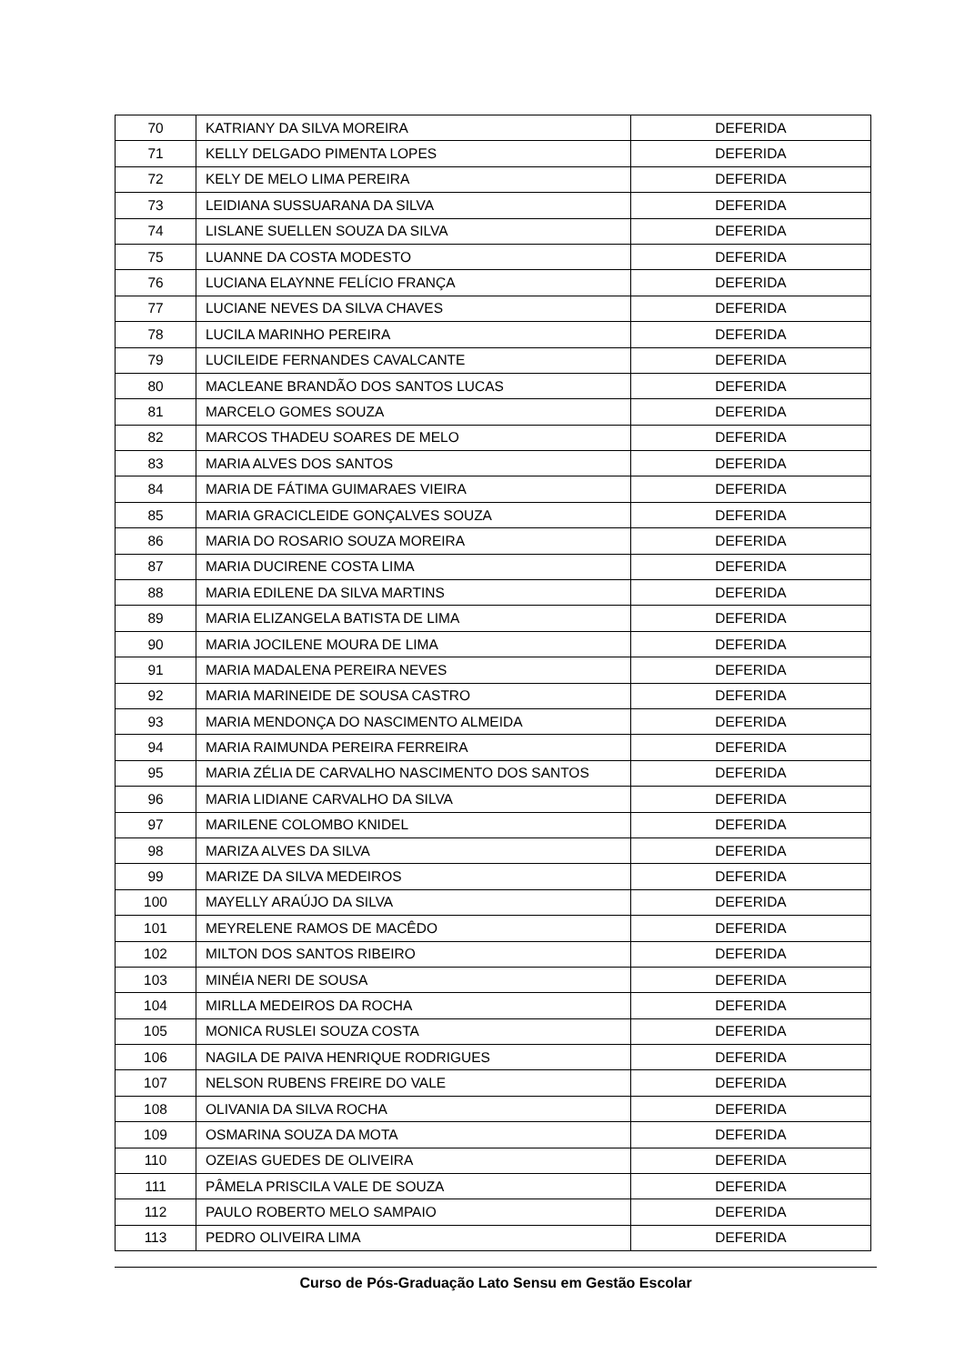| 70 | KATRIANY DA SILVA MOREIRA | DEFERIDA |
| 71 | KELLY DELGADO PIMENTA LOPES | DEFERIDA |
| 72 | KELY DE MELO LIMA PEREIRA | DEFERIDA |
| 73 | LEIDIANA SUSSUARANA DA SILVA | DEFERIDA |
| 74 | LISLANE SUELLEN SOUZA DA SILVA | DEFERIDA |
| 75 | LUANNE DA COSTA MODESTO | DEFERIDA |
| 76 | LUCIANA ELAYNNE FELÍCIO FRANÇA | DEFERIDA |
| 77 | LUCIANE NEVES DA SILVA CHAVES | DEFERIDA |
| 78 | LUCILA MARINHO PEREIRA | DEFERIDA |
| 79 | LUCILEIDE FERNANDES CAVALCANTE | DEFERIDA |
| 80 | MACLEANE BRANDÃO DOS SANTOS LUCAS | DEFERIDA |
| 81 | MARCELO GOMES SOUZA | DEFERIDA |
| 82 | MARCOS THADEU SOARES DE MELO | DEFERIDA |
| 83 | MARIA ALVES DOS SANTOS | DEFERIDA |
| 84 | MARIA DE FÁTIMA GUIMARAES VIEIRA | DEFERIDA |
| 85 | MARIA GRACICLEIDE GONÇALVES SOUZA | DEFERIDA |
| 86 | MARIA DO ROSARIO SOUZA MOREIRA | DEFERIDA |
| 87 | MARIA DUCIRENE COSTA LIMA | DEFERIDA |
| 88 | MARIA EDILENE DA SILVA MARTINS | DEFERIDA |
| 89 | MARIA ELIZANGELA BATISTA DE LIMA | DEFERIDA |
| 90 | MARIA JOCILENE MOURA DE LIMA | DEFERIDA |
| 91 | MARIA MADALENA PEREIRA NEVES | DEFERIDA |
| 92 | MARIA MARINEIDE DE SOUSA CASTRO | DEFERIDA |
| 93 | MARIA MENDONÇA DO NASCIMENTO ALMEIDA | DEFERIDA |
| 94 | MARIA RAIMUNDA PEREIRA FERREIRA | DEFERIDA |
| 95 | MARIA ZÉLIA DE CARVALHO NASCIMENTO DOS SANTOS | DEFERIDA |
| 96 | MARIA LIDIANE CARVALHO DA SILVA | DEFERIDA |
| 97 | MARILENE COLOMBO KNIDEL | DEFERIDA |
| 98 | MARIZA ALVES DA SILVA | DEFERIDA |
| 99 | MARIZE DA SILVA MEDEIROS | DEFERIDA |
| 100 | MAYELLY ARAÚJO DA SILVA | DEFERIDA |
| 101 | MEYRELENE RAMOS DE MACÊDO | DEFERIDA |
| 102 | MILTON DOS SANTOS RIBEIRO | DEFERIDA |
| 103 | MINÉIA NERI DE SOUSA | DEFERIDA |
| 104 | MIRLLA MEDEIROS DA ROCHA | DEFERIDA |
| 105 | MONICA RUSLEI SOUZA COSTA | DEFERIDA |
| 106 | NAGILA DE PAIVA HENRIQUE RODRIGUES | DEFERIDA |
| 107 | NELSON RUBENS FREIRE DO VALE | DEFERIDA |
| 108 | OLIVANIA DA SILVA ROCHA | DEFERIDA |
| 109 | OSMARINA SOUZA DA MOTA | DEFERIDA |
| 110 | OZEIAS GUEDES DE OLIVEIRA | DEFERIDA |
| 111 | PÂMELA PRISCILA VALE DE SOUZA | DEFERIDA |
| 112 | PAULO ROBERTO MELO SAMPAIO | DEFERIDA |
| 113 | PEDRO OLIVEIRA LIMA | DEFERIDA |
Curso de Pós-Graduação Lato Sensu em Gestão Escolar